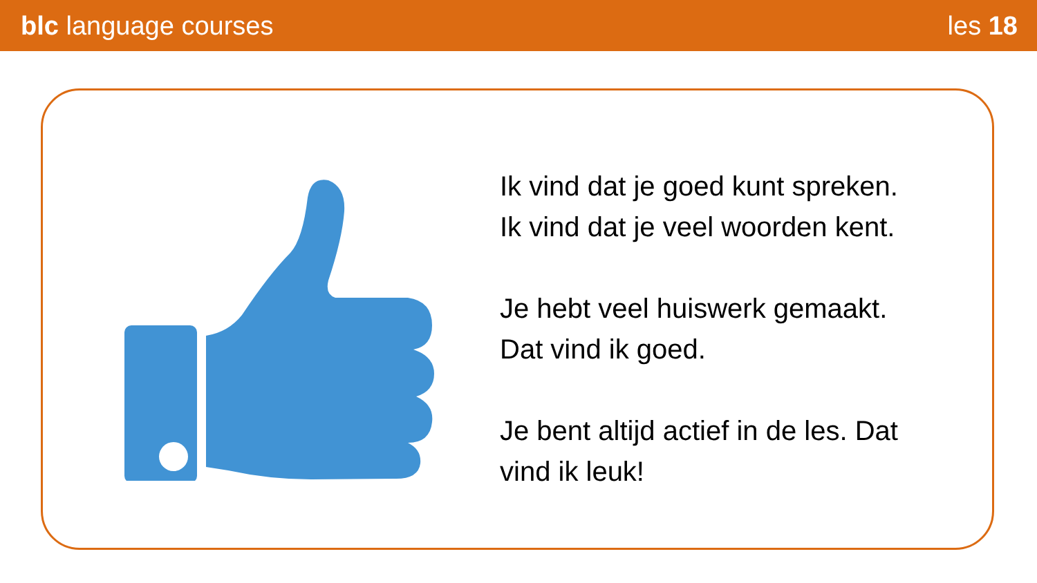blc language courses les 18
Ik vind dat je goed kunt spreken.
Ik vind dat je veel woorden kent.
Je hebt veel huiswerk gemaakt.
Dat vind ik goed.
Je bent altijd actief in de les. Dat
vind ik leuk!